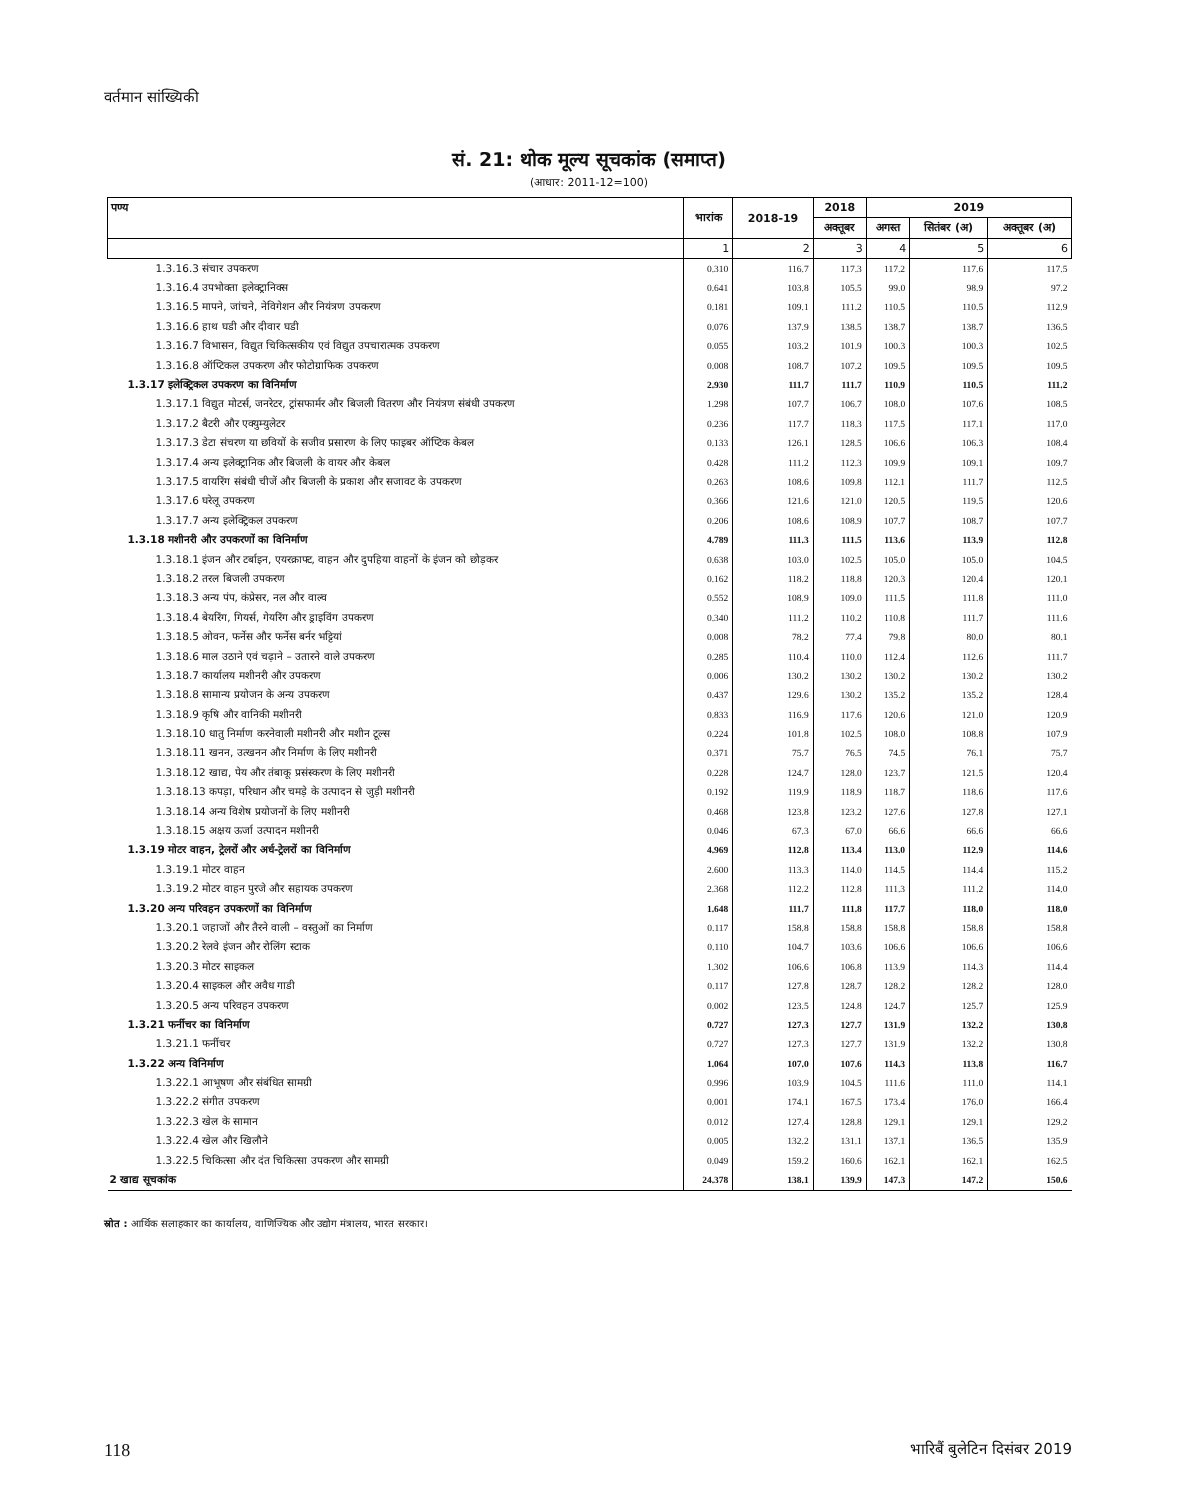वर्तमान सांख्यिकी
सं. 21: थोक मूल्य सूचकांक (समाप्त)
(आधार: 2011-12=100)
| पण्य | भारांक | 2018-19 | 2018 | 2019 | | |
| --- | --- | --- | --- | --- | --- | --- |
| | | | अक्तूबर | अगस्त | सितंबर (अ) | अक्तूबर (अ) |
| | 1 | 2 | 3 | 4 | 5 | 6 |
| 1.3.16.3 संचार उपकरण | 0.310 | 116.7 | 117.3 | 117.2 | 117.6 | 117.5 |
| 1.3.16.4 उपभोक्ता इलेक्ट्रानिक्स | 0.641 | 103.8 | 105.5 | 99.0 | 98.9 | 97.2 |
| 1.3.16.5 मापने, जांचने, नेविगेशन और नियंत्रण उपकरण | 0.181 | 109.1 | 111.2 | 110.5 | 110.5 | 112.9 |
| 1.3.16.6 हाथ घडी और दीवार घडी | 0.076 | 137.9 | 138.5 | 138.7 | 138.7 | 136.5 |
| 1.3.16.7 विभासन, विद्युत चिकित्सकीय एवं विद्युत उपचारात्मक उपकरण | 0.055 | 103.2 | 101.9 | 100.3 | 100.3 | 102.5 |
| 1.3.16.8 ऑप्टिकल उपकरण और फोटोग्राफिक उपकरण | 0.008 | 108.7 | 107.2 | 109.5 | 109.5 | 109.5 |
| 1.3.17 इलेक्ट्रिकल उपकरण का विनिर्माण | 2.930 | 111.7 | 111.7 | 110.9 | 110.5 | 111.2 |
| 1.3.17.1 विद्युत मोटर्स, जनरेटर, ट्रांसफार्मर और बिजली वितरण और नियंत्रण संबंधी उपकरण | 1.298 | 107.7 | 106.7 | 108.0 | 107.6 | 108.5 |
| 1.3.17.2 बैटरी और एक्युम्युलेटर | 0.236 | 117.7 | 118.3 | 117.5 | 117.1 | 117.0 |
| 1.3.17.3 डेटा संचरण या छवियों के सजीव प्रसारण के लिए फाइबर ऑप्टिक केबल | 0.133 | 126.1 | 128.5 | 106.6 | 106.3 | 108.4 |
| 1.3.17.4 अन्य इलेक्ट्रानिक और बिजली के वायर और केबल | 0.428 | 111.2 | 112.3 | 109.9 | 109.1 | 109.7 |
| 1.3.17.5 वायरिंग संबंधी चीजें और बिजली के प्रकाश और सजावट के उपकरण | 0.263 | 108.6 | 109.8 | 112.1 | 111.7 | 112.5 |
| 1.3.17.6 घरेलू उपकरण | 0.366 | 121.6 | 121.0 | 120.5 | 119.5 | 120.6 |
| 1.3.17.7 अन्य इलेक्ट्रिकल उपकरण | 0.206 | 108.6 | 108.9 | 107.7 | 108.7 | 107.7 |
| 1.3.18 मशीनरी और उपकरणों का विनिर्माण | 4.789 | 111.3 | 111.5 | 113.6 | 113.9 | 112.8 |
| 1.3.18.1 इंजन और टर्बाइन, एयरक्राफ्ट, वाहन और दुपहिया वाहनों के इंजन को छोड़कर | 0.638 | 103.0 | 102.5 | 105.0 | 105.0 | 104.5 |
| 1.3.18.2 तरल बिजली उपकरण | 0.162 | 118.2 | 118.8 | 120.3 | 120.4 | 120.1 |
| 1.3.18.3 अन्य पंप, कंप्रेसर, नल और वाल्व | 0.552 | 108.9 | 109.0 | 111.5 | 111.8 | 111.0 |
| 1.3.18.4 बेयरिंग, गियर्स, गेयरिंग और ड्राइविंग उपकरण | 0.340 | 111.2 | 110.2 | 110.8 | 111.7 | 111.6 |
| 1.3.18.5 ओवन, फर्नेस और फर्नेस बर्नर भट्टियां | 0.008 | 78.2 | 77.4 | 79.8 | 80.0 | 80.1 |
| 1.3.18.6 माल उठाने एवं चढ़ाने – उतारने वाले उपकरण | 0.285 | 110.4 | 110.0 | 112.4 | 112.6 | 111.7 |
| 1.3.18.7 कार्यालय मशीनरी और उपकरण | 0.006 | 130.2 | 130.2 | 130.2 | 130.2 | 130.2 |
| 1.3.18.8 सामान्य प्रयोजन के अन्य उपकरण | 0.437 | 129.6 | 130.2 | 135.2 | 135.2 | 128.4 |
| 1.3.18.9 कृषि और वानिकी मशीनरी | 0.833 | 116.9 | 117.6 | 120.6 | 121.0 | 120.9 |
| 1.3.18.10 धातु निर्माण करनेवाली मशीनरी और मशीन टूल्स | 0.224 | 101.8 | 102.5 | 108.0 | 108.8 | 107.9 |
| 1.3.18.11 खनन, उत्खनन और निर्माण के लिए मशीनरी | 0.371 | 75.7 | 76.5 | 74.5 | 76.1 | 75.7 |
| 1.3.18.12 खाद्य, पेय और तंबाकू प्रसंस्करण के लिए मशीनरी | 0.228 | 124.7 | 128.0 | 123.7 | 121.5 | 120.4 |
| 1.3.18.13 कपड़ा, परिधान और चमड़े के उत्पादन से जुड़ी मशीनरी | 0.192 | 119.9 | 118.9 | 118.7 | 118.6 | 117.6 |
| 1.3.18.14 अन्य विशेष प्रयोजनों के लिए मशीनरी | 0.468 | 123.8 | 123.2 | 127.6 | 127.8 | 127.1 |
| 1.3.18.15 अक्षय ऊर्जा उत्पादन मशीनरी | 0.046 | 67.3 | 67.0 | 66.6 | 66.6 | 66.6 |
| 1.3.19 मोटर वाहन, ट्रेलरों और अर्ध-ट्रेलरों का विनिर्माण | 4.969 | 112.8 | 113.4 | 113.0 | 112.9 | 114.6 |
| 1.3.19.1 मोटर वाहन | 2.600 | 113.3 | 114.0 | 114.5 | 114.4 | 115.2 |
| 1.3.19.2 मोटर वाहन पुरजे और सहायक उपकरण | 2.368 | 112.2 | 112.8 | 111.3 | 111.2 | 114.0 |
| 1.3.20 अन्य परिवहन उपकरणों का विनिर्माण | 1.648 | 111.7 | 111.8 | 117.7 | 118.0 | 118.0 |
| 1.3.20.1 जहाजों और तैरने वाली – वस्तुओं का निर्माण | 0.117 | 158.8 | 158.8 | 158.8 | 158.8 | 158.8 |
| 1.3.20.2 रेलवे इंजन और रोलिंग स्टाक | 0.110 | 104.7 | 103.6 | 106.6 | 106.6 | 106.6 |
| 1.3.20.3 मोटर साइकल | 1.302 | 106.6 | 106.8 | 113.9 | 114.3 | 114.4 |
| 1.3.20.4 साइकल और अवैध गाडी | 0.117 | 127.8 | 128.7 | 128.2 | 128.2 | 128.0 |
| 1.3.20.5 अन्य परिवहन उपकरण | 0.002 | 123.5 | 124.8 | 124.7 | 125.7 | 125.9 |
| 1.3.21 फर्नीचर का विनिर्माण | 0.727 | 127.3 | 127.7 | 131.9 | 132.2 | 130.8 |
| 1.3.21.1 फर्नीचर | 0.727 | 127.3 | 127.7 | 131.9 | 132.2 | 130.8 |
| 1.3.22 अन्य विनिर्माण | 1.064 | 107.0 | 107.6 | 114.3 | 113.8 | 116.7 |
| 1.3.22.1 आभूषण और संबंधित सामग्री | 0.996 | 103.9 | 104.5 | 111.6 | 111.0 | 114.1 |
| 1.3.22.2 संगीत उपकरण | 0.001 | 174.1 | 167.5 | 173.4 | 176.0 | 166.4 |
| 1.3.22.3 खेल के सामान | 0.012 | 127.4 | 128.8 | 129.1 | 129.1 | 129.2 |
| 1.3.22.4 खेल और खिलौने | 0.005 | 132.2 | 131.1 | 137.1 | 136.5 | 135.9 |
| 1.3.22.5 चिकित्सा और दंत चिकित्सा उपकरण और सामग्री | 0.049 | 159.2 | 160.6 | 162.1 | 162.1 | 162.5 |
| 2 खाद्य सूचकांक | 24.378 | 138.1 | 139.9 | 147.3 | 147.2 | 150.6 |
स्रोत : आर्थिक सलाहकार का कार्यालय, वाणिज्यिक और उद्योग मंत्रालय, भारत सरकार।
118 भारिबैं बुलेटिन दिसंबर 2019